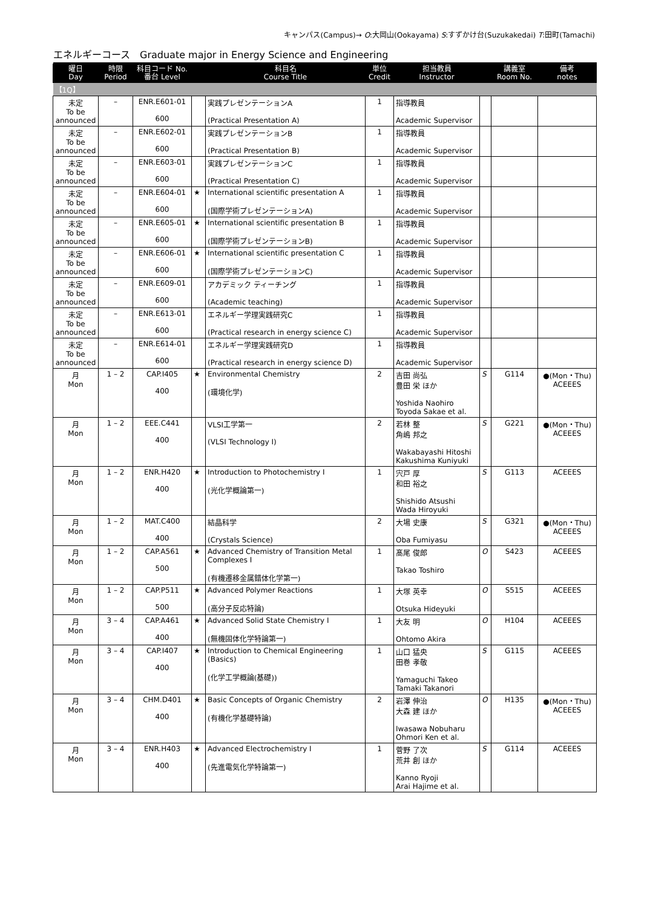キャンパス(Campus)→ O:大岡山(Ookayama) S:すずかけ台(Suzukakedai) T:田町(Tamachi)
エネルギーコース　Graduate major in Energy Science and Engineering
| 曜日 Day | 時限 Period | 科目コード No. 番台 Level | | 科目名 Course Title | 単位 Credit | 担当教員 Instructor | | 講義室 Room No. | 備考 notes |
| --- | --- | --- | --- | --- | --- | --- | --- | --- | --- |
| 【1Q】 | | | | | | | | | |
| 未定 To be announced | – | ENR.E601-01 600 | | 実践プレゼンテーションA (Practical Presentation A) | 1 | 指導教員 Academic Supervisor | | | |
| 未定 To be announced | – | ENR.E602-01 600 | | 実践プレゼンテーションB (Practical Presentation B) | 1 | 指導教員 Academic Supervisor | | | |
| 未定 To be announced | – | ENR.E603-01 600 | | 実践プレゼンテーションC (Practical Presentation C) | 1 | 指導教員 Academic Supervisor | | | |
| 未定 To be announced | – | ENR.E604-01 600 | ★ | International scientific presentation A (国際学術プレゼンテーションA) | 1 | 指導教員 Academic Supervisor | | | |
| 未定 To be announced | – | ENR.E605-01 600 | ★ | International scientific presentation B (国際学術プレゼンテーションB) | 1 | 指導教員 Academic Supervisor | | | |
| 未定 To be announced | – | ENR.E606-01 600 | ★ | International scientific presentation C (国際学術プレゼンテーションC) | 1 | 指導教員 Academic Supervisor | | | |
| 未定 To be announced | – | ENR.E609-01 600 | | アカデミック ティーチング (Academic teaching) | 1 | 指導教員 Academic Supervisor | | | |
| 未定 To be announced | – | ENR.E613-01 600 | | エネルギー学理実践研究C (Practical research in energy science C) | 1 | 指導教員 Academic Supervisor | | | |
| 未定 To be announced | – | ENR.E614-01 600 | | エネルギー学理実践研究D (Practical research in energy science D) | 1 | 指導教員 Academic Supervisor | | | |
| 月 Mon | 1 – 2 | CAP.I405 400 | ★ | Environmental Chemistry (環境化学) | 2 | 吉田 尚弘 豊田 栄 ほか Yoshida Naohiro Toyoda Sakae et al. | S | G114 | ●(Mon・Thu) ACEEES |
| 月 Mon | 1 – 2 | EEE.C441 400 | | VLSI工学第一 (VLSI Technology I) | 2 | 若林 整 角嶋 邦之 Wakabayashi Hitoshi Kakushima Kuniyuki | S | G221 | ●(Mon・Thu) ACEEES |
| 月 Mon | 1 – 2 | ENR.H420 400 | ★ | Introduction to Photochemistry I (光化学概論第一) | 1 | 宍戸 厚 和田 裕之 Shishido Atsushi Wada Hiroyuki | S | G113 | ACEEES |
| 月 Mon | 1 – 2 | MAT.C400 400 | | 結晶科学 (Crystals Science) | 2 | 大場 史康 Oba Fumiyasu | S | G321 | ●(Mon・Thu) ACEEES |
| 月 Mon | 1 – 2 | CAP.A561 500 | ★ | Advanced Chemistry of Transition Metal Complexes I (有機遷移金属錯体化学第一) | 1 | 髙尾 俊郎 Takao Toshiro | O | S423 | ACEEES |
| 月 Mon | 1 – 2 | CAP.P511 500 | ★ | Advanced Polymer Reactions (高分子反応特論) | 1 | 大塚 英幸 Otsuka Hideyuki | O | S515 | ACEEES |
| 月 Mon | 3 – 4 | CAP.A461 400 | ★ | Advanced Solid State Chemistry I (無機固体化学特論第一) | 1 | 大友 明 Ohtomo Akira | O | H104 | ACEEES |
| 月 Mon | 3 – 4 | CAP.I407 400 | ★ | Introduction to Chemical Engineering (Basics) (化学工学概論(基礎)) | 1 | 山口 猛央 田巻 孝敬 Yamaguchi Takeo Tamaki Takanori | S | G115 | ACEEES |
| 月 Mon | 3 – 4 | CHM.D401 400 | ★ | Basic Concepts of Organic Chemistry (有機化学基礎特論) | 2 | 岩澤 伸治 大森 建 ほか Iwasawa Nobuharu Ohmori Ken et al. | O | H135 | ●(Mon・Thu) ACEEES |
| 月 Mon | 3 – 4 | ENR.H403 400 | ★ | Advanced Electrochemistry I (先進電気化学特論第一) | 1 | 菅野 了次 荒井 創 ほか Kanno Ryoji Arai Hajime et al. | S | G114 | ACEEES |